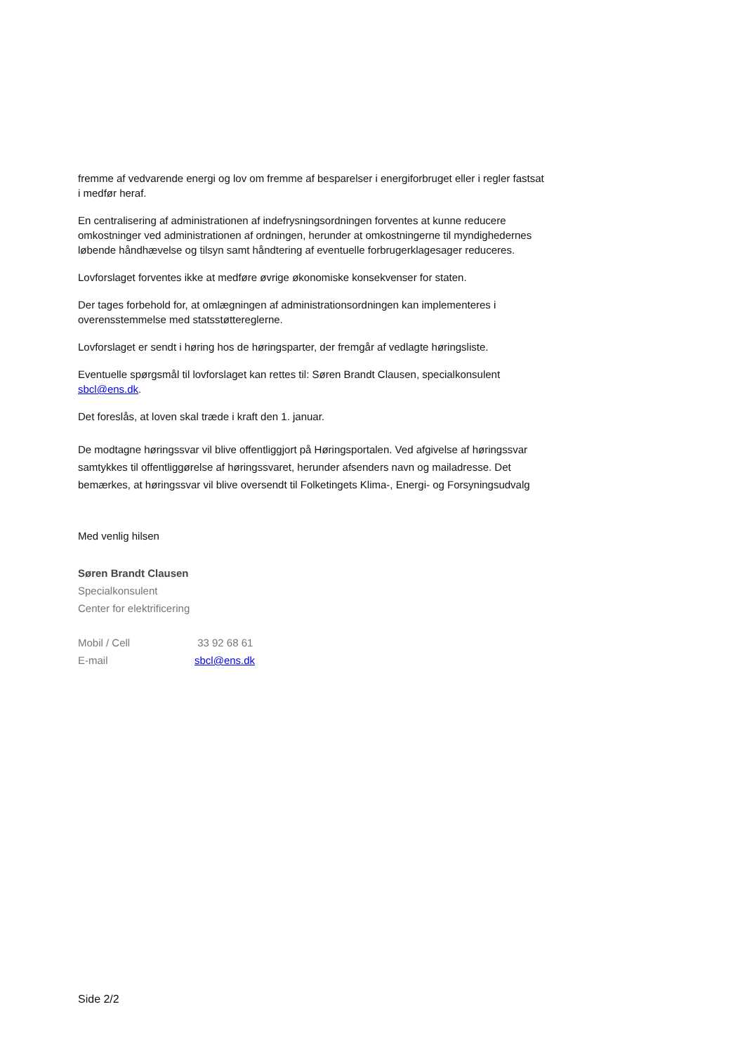fremme af vedvarende energi og lov om fremme af besparelser i energiforbruget eller i regler fastsat i medfør heraf.
En centralisering af administrationen af indefrysningsordningen forventes at kunne reducere omkostninger ved administrationen af ordningen, herunder at omkostningerne til myndighedernes løbende håndhævelse og tilsyn samt håndtering af eventuelle forbrugerklagesager reduceres.
Lovforslaget forventes ikke at medføre øvrige økonomiske konsekvenser for staten.
Der tages forbehold for, at omlægningen af administrationsordningen kan implementeres i overensstemmelse med statsstøttereglerne.
Lovforslaget er sendt i høring hos de høringsparter, der fremgår af vedlagte høringsliste.
Eventuelle spørgsmål til lovforslaget kan rettes til: Søren Brandt Clausen, specialkonsulent sbcl@ens.dk.
Det foreslås, at loven skal træde i kraft den 1. januar.
De modtagne høringssvar vil blive offentliggjort på Høringsportalen. Ved afgivelse af høringssvar samtykkes til offentliggørelse af høringssvaret, herunder afsenders navn og mailadresse. Det bemærkes, at høringssvar vil blive oversendt til Folketingets Klima-, Energi- og Forsyningsudvalg
Med venlig hilsen
Søren Brandt Clausen
Specialkonsulent
Center for elektrificering
| Mobil / Cell | 33 92 68 61 |
| E-mail | sbcl@ens.dk |
Side 2/2